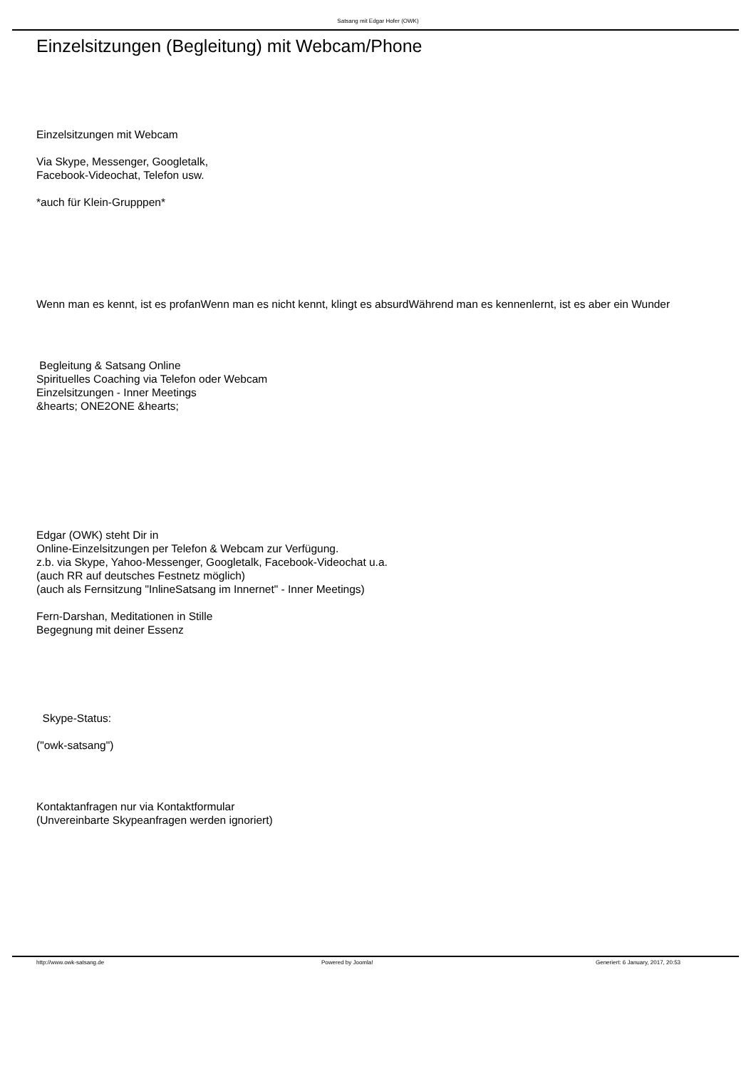Satsang mit Edgar Hofer (OWK)
Einzelsitzungen (Begleitung) mit Webcam/Phone
Einzelsitzungen mit Webcam
Via Skype, Messenger, Googletalk,
Facebook-Videochat, Telefon usw.
*auch für Klein-Grupppen*
Wenn man es kennt, ist es profanWenn man es nicht kennt, klingt es absurdWährend man es kennenlernt, ist es aber ein Wunder
Begleitung & Satsang Online
Spirituelles Coaching via Telefon oder Webcam
Einzelsitzungen - Inner Meetings
&hearts; ONE2ONE &hearts;
Edgar (OWK) steht Dir in
Online-Einzelsitzungen per Telefon & Webcam zur Verfügung.
z.b. via Skype, Yahoo-Messenger, Googletalk, Facebook-Videochat u.a.
(auch RR auf deutsches Festnetz möglich)
(auch als Fernsitzung "InlineSatsang im Innernet" - Inner Meetings)
Fern-Darshan, Meditationen in Stille
Begegnung mit deiner Essenz
Skype-Status:
("owk-satsang")
Kontaktanfragen nur via Kontaktformular
(Unvereinbarte Skypeanfragen werden ignoriert)
http://www.owk-satsang.de Powered by Joomla! Generiert: 6 January, 2017, 20:53